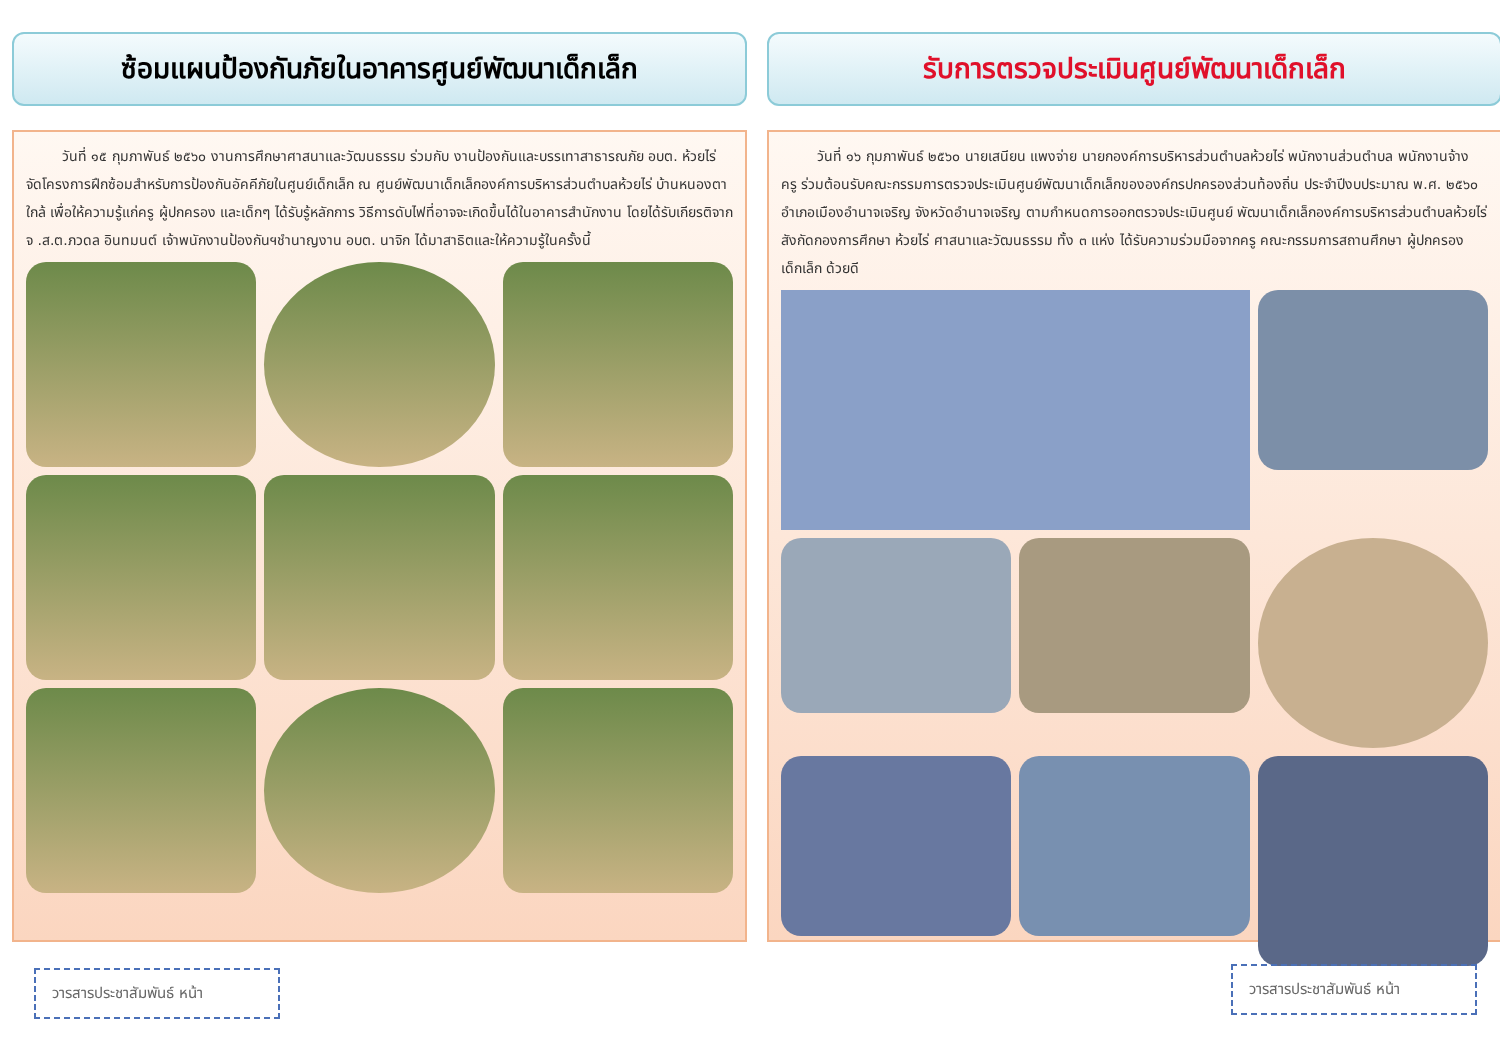ซ้อมแผนป้องกันภัยในอาคารศูนย์พัฒนาเด็กเล็ก
วันที่ ๑๕ กุมภาพันธ์ ๒๕๖๐ งานการศึกษาศาสนาและวัฒนธรรม ร่วมกับ งานป้องกันและบรรเทาสาธารณภัย อบต. ห้วยไร่ จัดโครงการฝึกซ้อมสำหรับการป้องกันอัคคีภัยในศูนย์เด็กเล็ก ณ ศูนย์พัฒนาเด็กเล็กองค์การบริหารส่วนตำบลห้วยไร่ บ้านหนองตาใกล้ เพื่อให้ความรู้แก่ครู ผู้ปกครอง และเด็กๆ ได้รับรู้หลักการ วิธีการดับไฟที่อาจจะเกิดขึ้นได้ในอาคารสำนักงาน โดยได้รับเกียรติจาก จ .ส.ต.ภวดล อินทมนต์ เจ้าพนักงานป้องกันฯชำนาญงาน อบต. นาจิก ได้มาสาธิตและให้ความรู้ในครั้งนี้
วารสารประชาสัมพันธ์ หน้า
รับการตรวจประเมินศูนย์พัฒนาเด็กเล็ก
วันที่ ๑๖ กุมภาพันธ์ ๒๕๖๐ นายเสนียน แพงจ่าย นายกองค์การบริหารส่วนตำบลห้วยไร่ พนักงานส่วนตำบล พนักงานจ้าง ครู ร่วมต้อนรับคณะกรรมการตรวจประเมินศูนย์พัฒนาเด็กเล็กขององค์กรปกครองส่วนท้องถิ่น ประจำปีงบประมาณ พ.ศ. ๒๕๖๐ อำเภอเมืองอำนาจเจริญ จังหวัดอำนาจเจริญ ตามกำหนดการออกตรวจประเมินศูนย์ พัฒนาเด็กเล็กองค์การบริหารส่วนตำบลห้วยไร่ สังกัดกองการศึกษา ห้วยไร่ ศาสนาและวัฒนธรรม ทั้ง ๓ แห่ง ได้รับความร่วมมือจากครู คณะกรรมการสถานศึกษา ผู้ปกครอง เด็กเล็ก ด้วยดี
วารสารประชาสัมพันธ์ หน้า